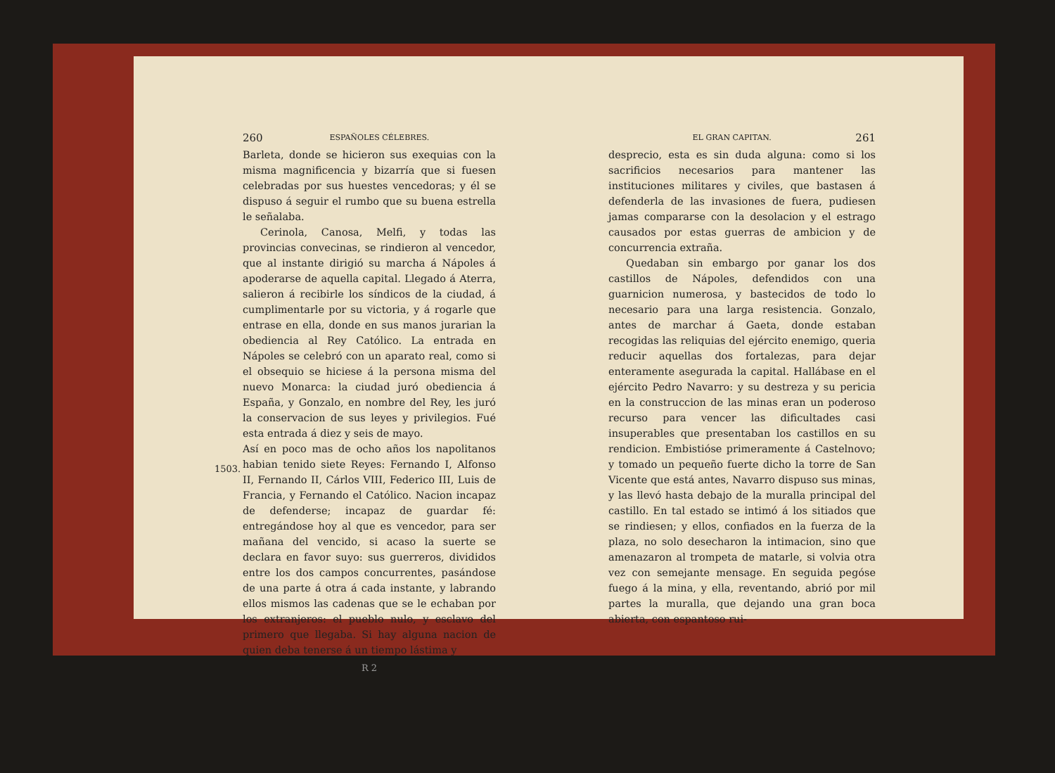260 ESPAÑOLES CÉLEBRES.
Barleta, donde se hicieron sus exequias con la misma magnificencia y bizarría que si fuesen celebradas por sus huestes vencedoras; y él se dispuso á seguir el rumbo que su buena estrella le señalaba.
Cerinola, Canosa, Melfi, y todas las provincias convecinas, se rindieron al vencedor, que al instante dirigió su marcha á Nápoles á apoderarse de aquella capital. Llegado á Aterra, salieron á recibirle los síndicos de la ciudad, á cumplimentarle por su victoria, y á rogarle que entrase en ella, donde en sus manos jurarian la obediencia al Rey Católico. La entrada en Nápoles se celebró con un aparato real, como si el obsequio se hiciese á la persona misma del nuevo Monarca: la ciudad juró obediencia á España, y Gonzalo, en nombre del Rey, les juró la conservacion de sus leyes y privilegios. Fué esta entrada á diez y seis de mayo.
1503.
Así en poco mas de ocho años los napolitanos habian tenido siete Reyes: Fernando I, Alfonso II, Fernando II, Cárlos VIII, Federico III, Luis de Francia, y Fernando el Católico. Nacion incapaz de defenderse; incapaz de guardar fé: entregándose hoy al que es vencedor, para ser mañana del vencido, si acaso la suerte se declara en favor suyo: sus guerreros, divididos entre los dos campos concurrentes, pasándose de una parte á otra á cada instante, y labrando ellos mismos las cadenas que se le echaban por los extranjeros: el pueblo nulo, y esclavo del primero que llegaba. Si hay alguna nacion de quien deba tenerse á un tiempo lástima y
R 2
EL GRAN CAPITAN. 261
desprecio, esta es sin duda alguna: como si los sacrificios necesarios para mantener las instituciones militares y civiles, que bastasen á defenderla de las invasiones de fuera, pudiesen jamas compararse con la desolacion y el estrago causados por estas guerras de ambicion y de concurrencia extraña.
Quedaban sin embargo por ganar los dos castillos de Nápoles, defendidos con una guarnicion numerosa, y bastecidos de todo lo necesario para una larga resistencia. Gonzalo, antes de marchar á Gaeta, donde estaban recogidas las reliquias del ejército enemigo, queria reducir aquellas dos fortalezas, para dejar enteramente asegurada la capital. Hallábase en el ejército Pedro Navarro: y su destreza y su pericia en la construccion de las minas eran un poderoso recurso para vencer las dificultades casi insuperables que presentaban los castillos en su rendicion. Embistióse primeramente á Castelnovo; y tomado un pequeño fuerte dicho la torre de San Vicente que está antes, Navarro dispuso sus minas, y las llevó hasta debajo de la muralla principal del castillo. En tal estado se intimó á los sitiados que se rindiesen; y ellos, confiados en la fuerza de la plaza, no solo desecharon la intimacion, sino que amenazaron al trompeta de matarle, si volvia otra vez con semejante mensage. En seguida pegóse fuego á la mina, y ella, reventando, abrió por mil partes la muralla, que dejando una gran boca abierta, con espantoso rui-